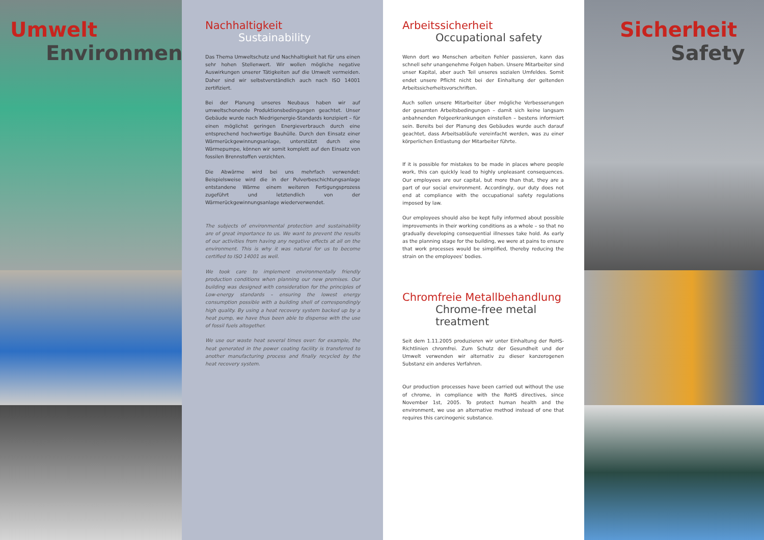Umwelt
Environment
Nachhaltigkeit
Sustainability
Das Thema Umweltschutz und Nachhaltigkeit hat für uns einen sehr hohen Stellenwert. Wir wollen mögliche negative Auswirkungen unserer Tätigkeiten auf die Umwelt vermeiden. Daher sind wir selbstverständlich auch nach ISO 14001 zertifiziert.
Bei der Planung unseres Neubaus haben wir auf umweltschonende Produktionsbedingungen geachtet. Unser Gebäude wurde nach Niedrigenergie-Standards konzipiert – für einen möglichst geringen Energieverbrauch durch eine entsprechend hochwertige Bauhülle. Durch den Einsatz einer Wärmerückgewinnungsanlage, unterstützt durch eine Wärmepumpe, können wir somit komplett auf den Einsatz von fossilen Brennstoffen verzichten.
Die Abwärme wird bei uns mehrfach verwendet: Beispielsweise wird die in der Pulverbeschichtungsanlage entstandene Wärme einem weiteren Fertigungsprozess zugeführt und letztendlich von der Wärmerückgewinnungsanlage wiederverwendet.
The subjects of environmental protection and sustainability are of great importance to us. We want to prevent the results of our activities from having any negative effects at all on the environment. This is why it was natural for us to become certified to ISO 14001 as well.
We took care to implement environmentally friendly production conditions when planning our new premises. Our building was designed with consideration for the principles of Low-energy standards – ensuring the lowest energy consumption possible with a building shell of correspondingly high quality. By using a heat recovery system backed up by a heat pump, we have thus been able to dispense with the use of fossil fuels altogether.
We use our waste heat several times over: for example, the heat generated in the power coating facility is transferred to another manufacturing process and finally recycled by the heat recovery system.
Arbeitssicherheit
Occupational safety
Wenn dort wo Menschen arbeiten Fehler passieren, kann das schnell sehr unangenehme Folgen haben. Unsere Mitarbeiter sind unser Kapital, aber auch Teil unseres sozialen Umfeldes. Somit endet unsere Pflicht nicht bei der Einhaltung der geltenden Arbeitssicherheitsvorschriften.
Auch sollen unsere Mitarbeiter über mögliche Verbesserungen der gesamten Arbeitsbedingungen – damit sich keine langsam anbahnenden Folgeerkrankungen einstellen – bestens informiert sein. Bereits bei der Planung des Gebäudes wurde auch darauf geachtet, dass Arbeitsabläufe vereinfacht werden, was zu einer körperlichen Entlastung der Mitarbeiter führte.
If it is possible for mistakes to be made in places where people work, this can quickly lead to highly unpleasant consequences. Our employees are our capital, but more than that, they are a part of our social environment. Accordingly, our duty does not end at compliance with the occupational safety regulations imposed by law.
Our employees should also be kept fully informed about possible improvements in their working conditions as a whole – so that no gradually developing consequential illnesses take hold. As early as the planning stage for the building, we were at pains to ensure that work processes would be simplified, thereby reducing the strain on the employees' bodies.
Chromfreie Metallbehandlung
Chrome-free metal treatment
Seit dem 1.11.2005 produzieren wir unter Einhaltung der RoHS-Richtlinien chromfrei. Zum Schutz der Gesundheit und der Umwelt verwenden wir alternativ zu dieser kanzerogenen Substanz ein anderes Verfahren.
Our production processes have been carried out without the use of chrome, in compliance with the RoHS directives, since November 1st, 2005. To protect human health and the environment, we use an alternative method instead of one that requires this carcinogenic substance.
Sicherheit
Safety